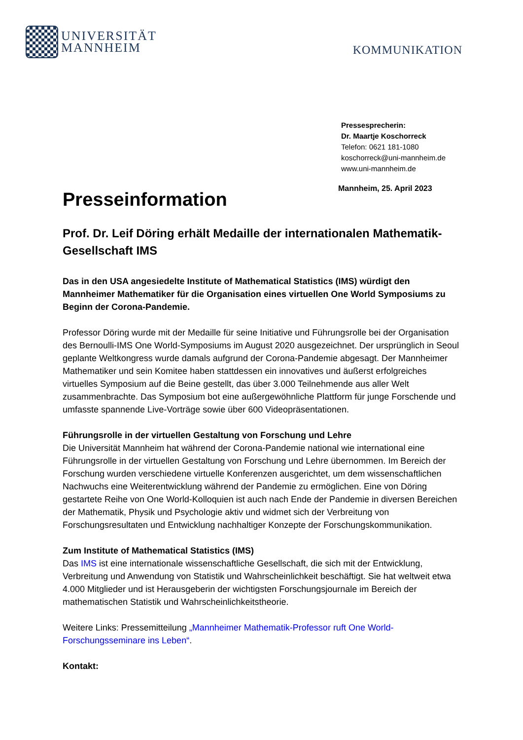UNIVERSITÄT
MANNHEIM
KOMMUNIKATION
Pressesprecherin:
Dr. Maartje Koschorreck
Telefon: 0621 181-1080
koschorreck@uni-mannheim.de
www.uni-mannheim.de
Mannheim, 25. April 2023
Presseinformation
Prof. Dr. Leif Döring erhält Medaille der internationalen Mathematik-Gesellschaft IMS
Das in den USA angesiedelte Institute of Mathematical Statistics (IMS) würdigt den Mannheimer Mathematiker für die Organisation eines virtuellen One World Symposiums zu Beginn der Corona-Pandemie.
Professor Döring wurde mit der Medaille für seine Initiative und Führungsrolle bei der Organisation des Bernoulli-IMS One World-Symposiums im August 2020 ausgezeichnet. Der ursprünglich in Seoul geplante Weltkongress wurde damals aufgrund der Corona-Pandemie abgesagt. Der Mannheimer Mathematiker und sein Komitee haben stattdessen ein innovatives und äußerst erfolgreiches virtuelles Symposium auf die Beine gestellt, das über 3.000 Teilnehmende aus aller Welt zusammenbrachte. Das Symposium bot eine außergewöhnliche Plattform für junge Forschende und umfasste spannende Live-Vorträge sowie über 600 Videopräsentationen.
Führungsrolle in der virtuellen Gestaltung von Forschung und Lehre
Die Universität Mannheim hat während der Corona-Pandemie national wie international eine Führungsrolle in der virtuellen Gestaltung von Forschung und Lehre übernommen. Im Bereich der Forschung wurden verschiedene virtuelle Konferenzen ausgerichtet, um dem wissenschaftlichen Nachwuchs eine Weiterentwicklung während der Pandemie zu ermöglichen. Eine von Döring gestartete Reihe von One World-Kolloquien ist auch nach Ende der Pandemie in diversen Bereichen der Mathematik, Physik und Psychologie aktiv und widmet sich der Verbreitung von Forschungsresultaten und Entwicklung nachhaltiger Konzepte der Forschungskommunikation.
Zum Institute of Mathematical Statistics (IMS)
Das IMS ist eine internationale wissenschaftliche Gesellschaft, die sich mit der Entwicklung, Verbreitung und Anwendung von Statistik und Wahrscheinlichkeit beschäftigt. Sie hat weltweit etwa 4.000 Mitglieder und ist Herausgeberin der wichtigsten Forschungsjournale im Bereich der mathematischen Statistik und Wahrscheinlichkeitstheorie.
Weitere Links: Pressemitteilung „Mannheimer Mathematik-Professor ruft One World-Forschungsseminare ins Leben“.
Kontakt: